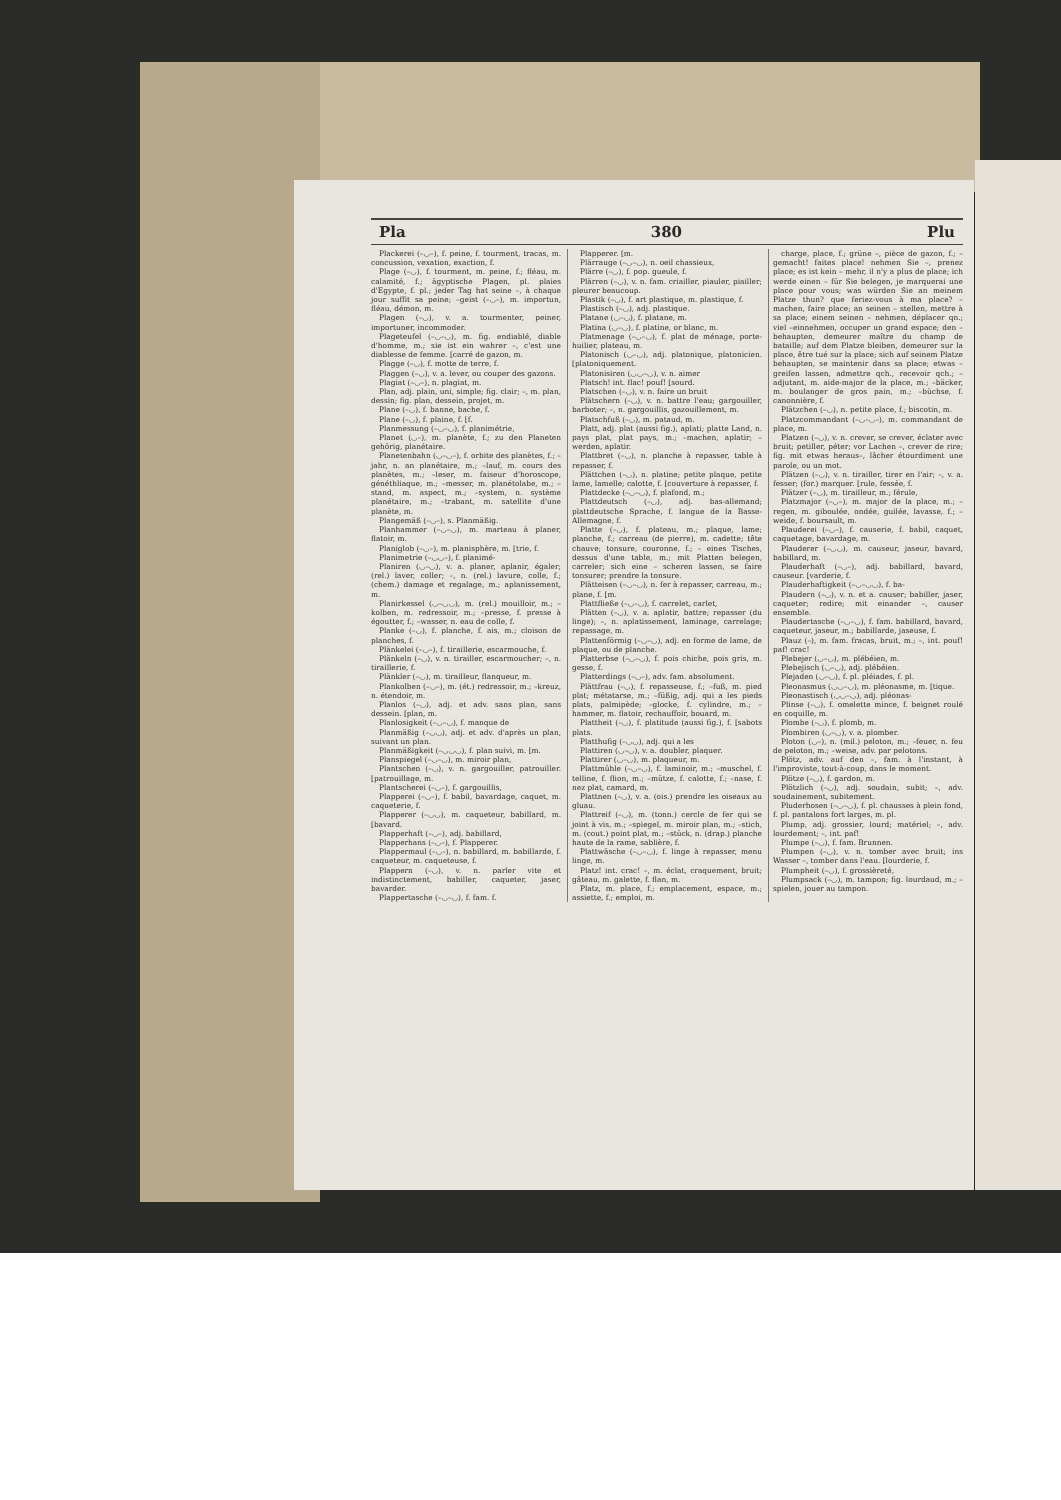Pla 380 Plu
Plackerei (–◡–), f. peine, f. tourment, tracas, m. concussion, vexation, exaction, f.
Plage (–◡), f. tourment, m. peine, f.; fléau, m. calamité, f.; ägyptische Plagen, pl. plaies d'Egypte, f. pl.; jeder Tag hat seine –, à chaque jour suffit sa peine; –geist (–◡–), m. importun, fléau, démon, m.
Plagen (–◡), v. a. tourmenter, peiner, importuner, incommoder.
Plageteufel (–◡–◡), m. fig. endiablé, diable d'homme, m.; sie ist ein wahrer –, c'est une diablesse de femme. [carré de gazon, m.
Plagge (–◡), f. motte de terre, f.
Plaggen (–◡), v. a. lever, ou couper des gazons.
Plagiat (–◡–), n. plagiat, m.
Plan, adj. plain, uni, simple; fig. clair; –, m. plan, dessin; fig. plan, dessein, projet, m.
Plane (–◡), f. banne, bache, f.
Plane (–◡), f. plaine, f. [f.
Planmessung (–◡–◡), f. planimétrie,
Planet (◡–), m. planète, f.; zu den Planeten gehörig, planétaire.
Planetenbahn (◡–◡–), f. orbite des planètes, f.; –jahr, n. an planétaire, m.; –lauf, m. cours des planètes, m.; –leser, m. faiseur d'horoscope, généthliaque, m.; –messer, m. planétolabe, m.; –stand, m. aspect, m.; –system, n. système planétaire, m.; –trabant, m. satellite d'une planète, m.
Plangemäß (–◡–), s. Planmäßig.
Planhammer (–◡–◡), m. marteau à planer, flatoir, m.
Planiglob (–◡–), m. planisphère, m. [trie, f.
Planimetrie (–◡◡–), f. planimé-
Planiren (◡–◡), v. a. planer, aplanir, égaler; (rel.) laver, coller; –, n. (rel.) lavure, colle, f.; (chem.) damage et regalage, m.; aplanissement, m.
Planirkessel (◡–◡◡), m. (rel.) mouilloir, m.; –kolben, m. redressoir, m.; –presse, f. presse à égoutter, f.; –wasser, n. eau de colle, f.
Planke (–◡), f. planche, f. ais, m.; cloison de planches, f.
Plänkelei (–◡–), f. tiraillerie, escarmouche, f.
Plänkeln (–◡), v. n. tirailler, escarmoucher; –, n. tiraillerie, f.
Plänkler (–◡), m. tirailleur, flanqueur, m.
Plankolben (–◡–), m. (ét.) redressoir, m.; –kreuz, n. étendoir, m.
Planlos (–◡), adj. et adv. sans plan, sans dessein. [plan, m.
Planlosigkeit (–◡–◡), f. manque de
Planmäßig (–◡◡), adj. et adv. d'après un plan, suivant un plan.
Planmäßigkeit (–◡◡◡), f. plan suivi, m. [m.
Planspiegel (–◡–◡), m. miroir plan,
Plantschen (–◡), v. n. gargouiller, patrouiller. [patrouillage, m.
Plantscherei (–◡–), f. gargouillis,
Plapperei (–◡–), f. babil, bavardage, caquet, m. caqueterie, f.
Plapperer (–◡◡), m. caqueteur, babillard, m. [bavard.
Plapperhaft (–◡–), adj. babillard,
Plapperhans (–◡–), f. Plapperer.
Plappermaul (–◡–), n. babillard, m. babillarde, f. caqueteur, m. caqueteuse, f.
Plappern (–◡), v. n. parler vite et indistinctement, babiller, caqueter, jaser, bavarder.
Plappertasche (–◡–◡), f. fam. f.
Plapperer. [m.
Plärrauge (–◡–◡), n. oeil chassieux,
Plärre (–◡), f. pop. gueule, f.
Plärren (–◡), v. n. fam. criailler, piauler, piailler; pleurer beaucoup.
Plastik (–◡), f. art plastique, m. plastique, f.
Plastisch (–◡), adj. plastique.
Platane (◡–◡), f. platane, m.
Platina (◡–◡), f. platine, or blanc, m.
Platmenage (–◡–◡), f. plat de ménage, porte-huilier, plateau, m.
Platonisch (◡–◡), adj. platonique, platonicien. [platoniquement.
Platonisiren (◡◡–◡), v. n. aimer
Platsch! int. flac! pouf! [sourd.
Platschen (–◡), v. n. faire un bruit
Plätschern (–◡), v. n. battre l'eau; gargouiller, barboter; –, n. gargouillis, gazouillement, m.
Platschfuß (–◡), m. pataud, m.
Platt, adj. plat (aussi fig.), aplati; platte Land, n. pays plat, plat pays, m.; –machen, aplatir; –werden, aplatir.
Plattbret (–◡), n. planche à repasser, table à repasser, f.
Plättchen (–◡), n. platine; petite plaque, petite lame, lamelle; calotte, f. [couverture à repasser, f.
Plattdecke (–◡–◡), f. plafond, m.;
Plattdeutsch (–◡), adj. bas-allemand; plattdeutsche Sprache, f. langue de la Basse-Allemagne, f.
Platte (–◡), f. plateau, m.; plaque, lame; planche, f.; carreau (de pierre), m. cadette; tête chauve; tonsure, couronne, f.; – eines Tisches, dessus d'une table, m.; mit Platten belegen, carreler; sich eine – scheren lassen, se faire tonsurer; prendre la tonsure.
Plätteisen (–◡–◡), n. fer à repasser, carreau, m.; plane, f. [m.
Plattfließe (–◡–◡), f. carrelet, carlet,
Plätten (–◡), v. a. aplatir, battre; repasser (du linge); –, n. aplatissement, laminage, carrelage; repassage, m.
Plattenförmig (–◡–◡), adj. en forme de lame, de plaque, ou de planche.
Platterbse (–◡–◡), f. pois chiche, pois gris, m. gesse, f.
Platterdings (–◡–), adv. fam. absolument.
Plättfrau (–◡), f. repasseuse, f.; –fuß, m. pied plat; métatarse, m.; –füßig, adj. qui a les pieds plats, palmipède; –glocke, f. cylindre, m.; –hammer, m. flatoir, rechauffoir, bouard, m.
Plattheit (–◡), f. platitude (aussi fig.), f. [sabots plats.
Platthufig (–◡◡), adj. qui a les
Plattiren (◡–◡), v. a. doubler, plaquer.
Plattirer (◡–◡), m. plaqueur, m.
Plattmühle (–◡–◡), f. laminoir, m.; –muschel, f. telline, f. flion, m.; –mütze, f. calotte, f.; –nase, f. nez plat, camard, m.
Plattnen (–◡), v. a. (ois.) prendre les oiseaux au gluau.
Plattreif (–◡), m. (tonn.) cercle de fer qui se joint à vis, m.; –spiegel, m. miroir plan, m.; –stich, m. (cout.) point plat, m.; –stück, n. (drap.) planche haute de la rame, sablière, f.
Plattwäsche (–◡–◡), f. linge à repasser, menu linge, m.
Platz! int. crac! –, m. éclat, craquement, bruit; gâteau, m. galette, f. flan, m.
Platz, m. place, f.; emplacement, espace, m.; assiette, f.; emploi, m.
charge, place, f.; grüne –, pièce de gazon, f.; –gemacht! faites place! nehmen Sie –, prenez place; es ist kein – mehr, il n'y a plus de place; ich werde einen – für Sie belegen, je marquerai une place pour vous; was würden Sie an meinem Platze thun? que feriez-vous à ma place? – machen, faire place; an seinen – stellen, mettre à sa place; einem seinen – nehmen, déplacer qn.; viel –einnehmen, occuper un grand espace; den – behaupten, demeurer maître du champ de bataille; auf dem Platze bleiben, demeurer sur la place, être tué sur la place; sich auf seinem Platze behaupten, se maintenir dans sa place; etwas – greifen lassen, admettre qch., recevoir qch.; –adjutant, m. aide-major de la place, m.; –bäcker, m. boulanger de gros pain, m.; –büchse, f. canonnière, f.
Plätzchen (–◡), n. petite place, f.; biscotin, m.
Platzcommandant (–◡–◡–), m. commandant de place, m.
Platzen (–◡), v. n. crever, se crever, éclater avec bruit; petiller, péter; vor Lachen –, crever de rire; fig. mit etwas heraus–, lâcher étourdiment une parole, ou un mot.
Plätzen (–◡), v. n. tirailler, tirer en l'air; –, v. a. fesser; (for.) marquer. [rule, fessée, f.
Plätzer (–◡), m. tirailleur, m.; férule,
Platzmajor (–◡–), m. major de la place, m.; –regen, m. giboulée, ondée, guilée, lavasse, f.; –weide, f. boursault, m.
Plauderei (–◡–), f. causerie, f. babil, caquet, caquetage, bavardage, m.
Plauderer (–◡◡), m. causeur, jaseur, bavard, babillard, m.
Plauderhaft (–◡–), adj. babillard, bavard, causeur. [varderie, f.
Plauderhaftigkeit (–◡–◡◡), f. ba-
Plaudern (–◡), v. n. et a. causer; babiller, jaser, caqueter; redire; mit einander –, causer ensemble.
Plaudertasche (–◡–◡), f. fam. babillard, bavard, caqueteur, jaseur, m.; babillarde, jaseuse, f.
Plauz (–), m. fam. fracas, bruit, m.; –, int. pouf! paf! crac!
Plebejer (◡–◡), m. plébéien, m.
Plebejisch (◡–◡), adj. plébéien.
Plejaden (◡–◡), f. pl. pléiades, f. pl.
Pleonasmus (◡◡–◡), m. pléonasme, m. [tique.
Pleonastisch (◡◡–◡), adj. pléonas-
Plinse (–◡), f. omelette mince, f. beignet roulé en coquille, m.
Plombe (–◡), f. plomb, m.
Plombiren (◡–◡), v. a. plomber.
Ploton (◡–), n. (mil.) peloton, m.; –feuer, n. feu de peloton, m.; –weise, adv. par pelotons.
Plötz, adv. auf den –, fam. à l'instant, à l'improviste, tout-à-coup, dans le moment.
Plötze (–◡), f. gardon, m.
Plötzlich (–◡), adj. soudain, subit; –, adv. soudainement, subitement.
Pluderhosen (–◡–◡), f. pl. chausses à plein fond, f. pl. pantalons fort larges, m. pl.
Plump, adj. grossier, lourd; matériel; –, adv. lourdement; –, int. paf!
Plumpe (–◡), f. fam. Brunnen.
Plumpen (–◡), v. n. tomber avec bruit; ins Wasser –, tomber dans l'eau. [lourderie, f.
Plumpheit (–◡), f. grossièreté,
Plumpsack (–◡), m. tampon; fig. lourdaud, m.; – spielen, jouer au tampon.